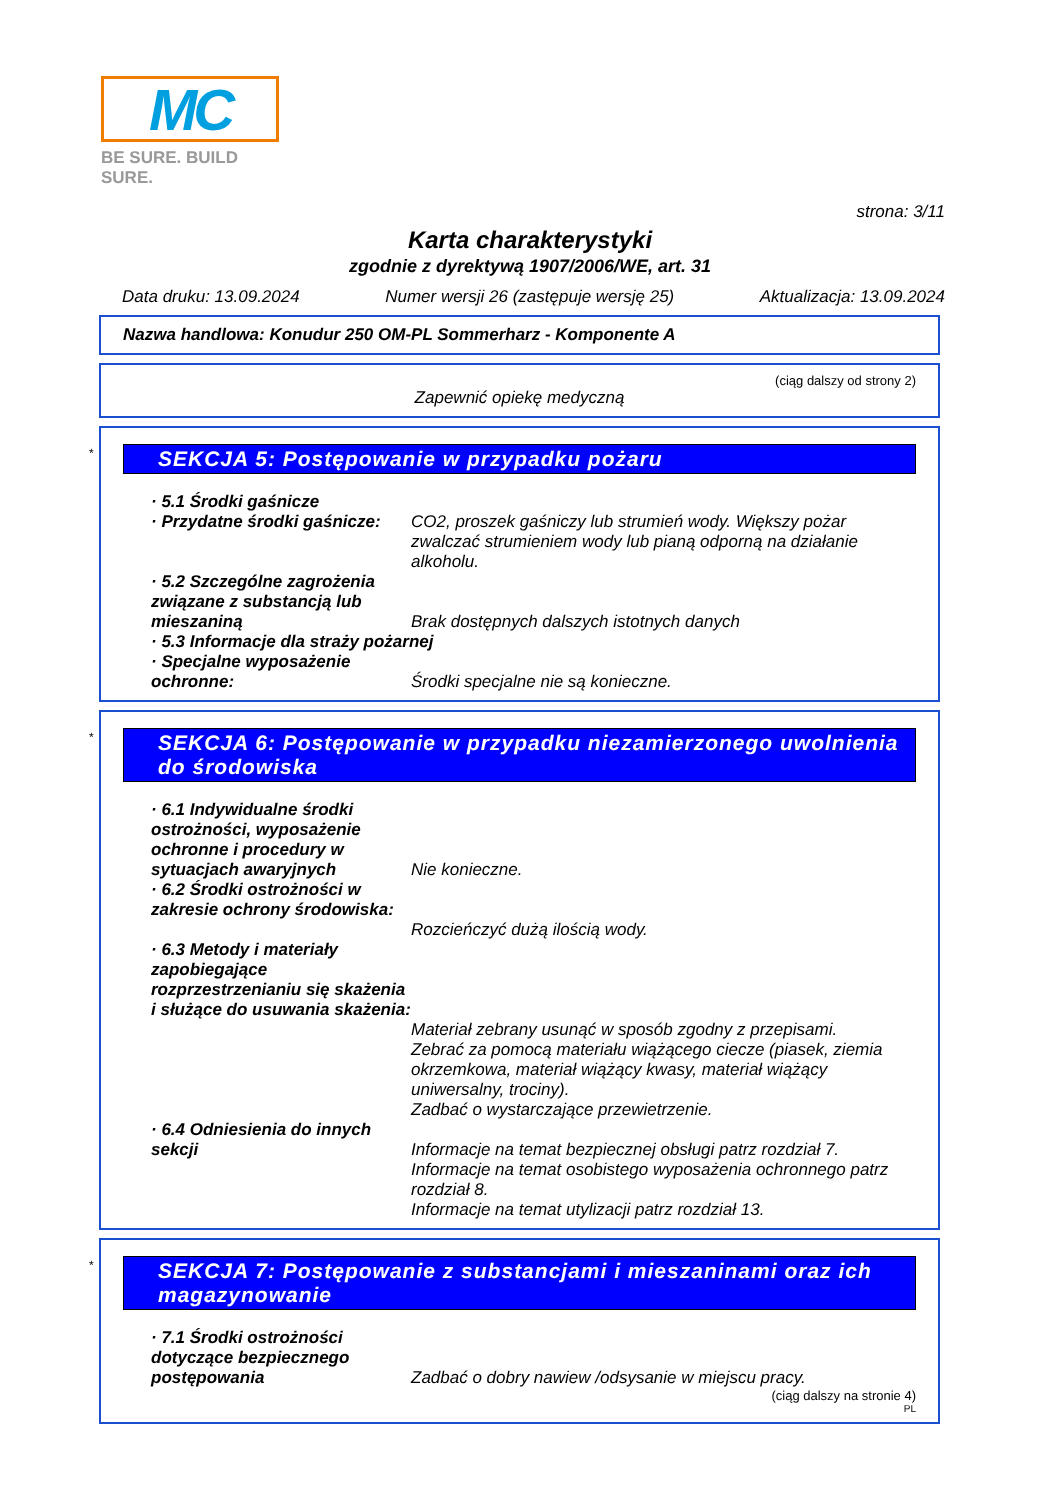MC
BE SURE. BUILD SURE.
strona: 3/11
Karta charakterystyki
zgodnie z dyrektywą 1907/2006/WE, art. 31
Data druku: 13.09.2024 Numer wersji 26 (zastępuje wersję 25) Aktualizacja: 13.09.2024
Nazwa handlowa: Konudur 250 OM-PL Sommerharz - Komponente A
(ciąg dalszy od strony 2)
Zapewnić opiekę medyczną
*
SEKCJA 5: Postępowanie w przypadku pożaru
· 5.1 Środki gaśnicze
· Przydatne środki gaśnicze:
CO2, proszek gaśniczy lub strumień wody. Większy pożar zwalczać strumieniem wody lub pianą odporną na działanie alkoholu.
· 5.2 Szczególne zagrożenia związane z substancją lub mieszaniną
Brak dostępnych dalszych istotnych danych
· 5.3 Informacje dla straży pożarnej
· Specjalne wyposażenie ochronne:
Środki specjalne nie są konieczne.
*
SEKCJA 6: Postępowanie w przypadku niezamierzonego uwolnienia do środowiska
· 6.1 Indywidualne środki ostrożności, wyposażenie ochronne i procedury w sytuacjach awaryjnych
Nie konieczne.
· 6.2 Środki ostrożności w zakresie ochrony środowiska:
Rozcieńczyć dużą ilością wody.
· 6.3 Metody i materiały zapobiegające rozprzestrzenianiu się skażenia i służące do usuwania skażenia:
Materiał zebrany usunąć w sposób zgodny z przepisami.
Zebrać za pomocą materiału wiążącego ciecze (piasek, ziemia okrzemkowa, materiał wiążący kwasy, materiał wiążący uniwersalny, trociny).
Zadbać o wystarczające przewietrzenie.
· 6.4 Odniesienia do innych sekcji
Informacje na temat bezpiecznej obsługi patrz rozdział 7.
Informacje na temat osobistego wyposażenia ochronnego patrz rozdział 8.
Informacje na temat utylizacji patrz rozdział 13.
*
SEKCJA 7: Postępowanie z substancjami i mieszaninami oraz ich magazynowanie
· 7.1 Środki ostrożności dotyczące bezpiecznego postępowania
Zadbać o dobry nawiew /odsysanie w miejscu pracy.
(ciąg dalszy na stronie 4)
PL